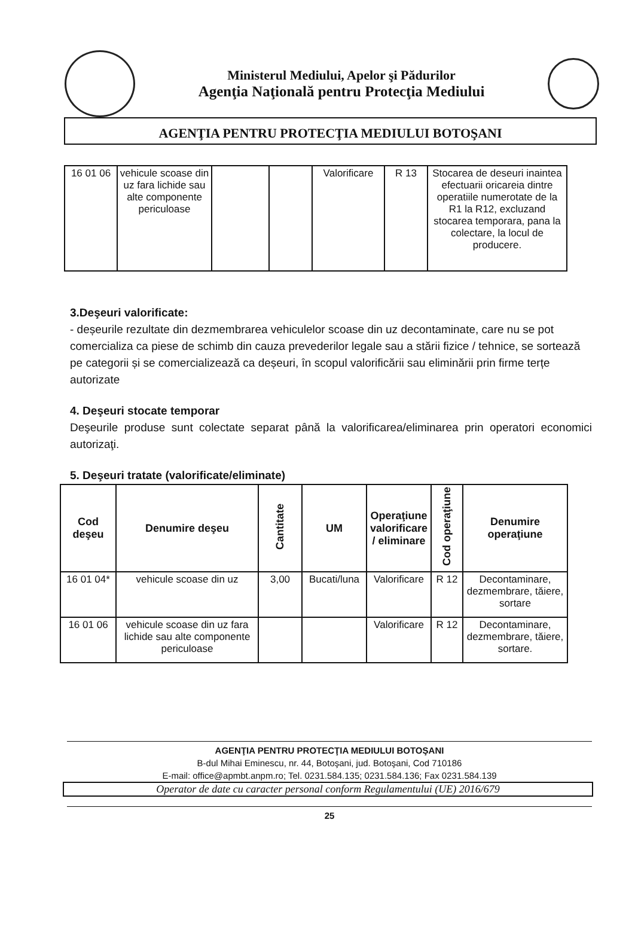Ministerul Mediului, Apelor şi Pădurilor
Agenţia Naţională pentru Protecţia Mediului
AGENŢIA PENTRU PROTECŢIA MEDIULUI BOTOŞANI
| 16 01 06 | vehicule scoase din uz fara lichide sau alte componente periculoase | | | Valorificare | R 13 | Stocarea de deseuri inaintea efectuarii oricareia dintre operatiile numerotate de la R1 la R12, excluzand stocarea temporara, pana la colectare, la locul de producere. |
3.Deşeuri valorificate:
- deșeurile rezultate din dezmembrarea vehiculelor scoase din uz decontaminate, care nu se pot comercializa ca piese de schimb din cauza prevederilor legale sau a stării fizice / tehnice, se sortează pe categorii și se comercializează ca deșeuri, în scopul valorificării sau eliminării prin firme terțe autorizate
4. Deşeuri stocate temporar
Deşeurile produse sunt colectate separat până la valorificarea/eliminarea prin operatori economici autorizaţi.
5. Deşeuri tratate (valorificate/eliminate)
| Cod deşeu | Denumire deşeu | Cantitate | UM | Operaţiune valorificare / eliminare | Cod operaţiune | Denumire operaţiune |
| --- | --- | --- | --- | --- | --- | --- |
| 16 01 04* | vehicule scoase din uz | 3,00 | Bucati/luna | Valorificare | R 12 | Decontaminare, dezmembrare, tăiere, sortare |
| 16 01 06 | vehicule scoase din uz fara lichide sau alte componente periculoase | | | Valorificare | R 12 | Decontaminare, dezmembrare, tăiere, sortare. |
AGENŢIA PENTRU PROTECŢIA MEDIULUI BOTOŞANI
B-dul Mihai Eminescu, nr. 44, Botoşani, jud. Botoşani, Cod 710186
E-mail: office@apmbt.anpm.ro; Tel. 0231.584.135; 0231.584.136; Fax 0231.584.139
Operator de date cu caracter personal conform Regulamentului (UE) 2016/679
25